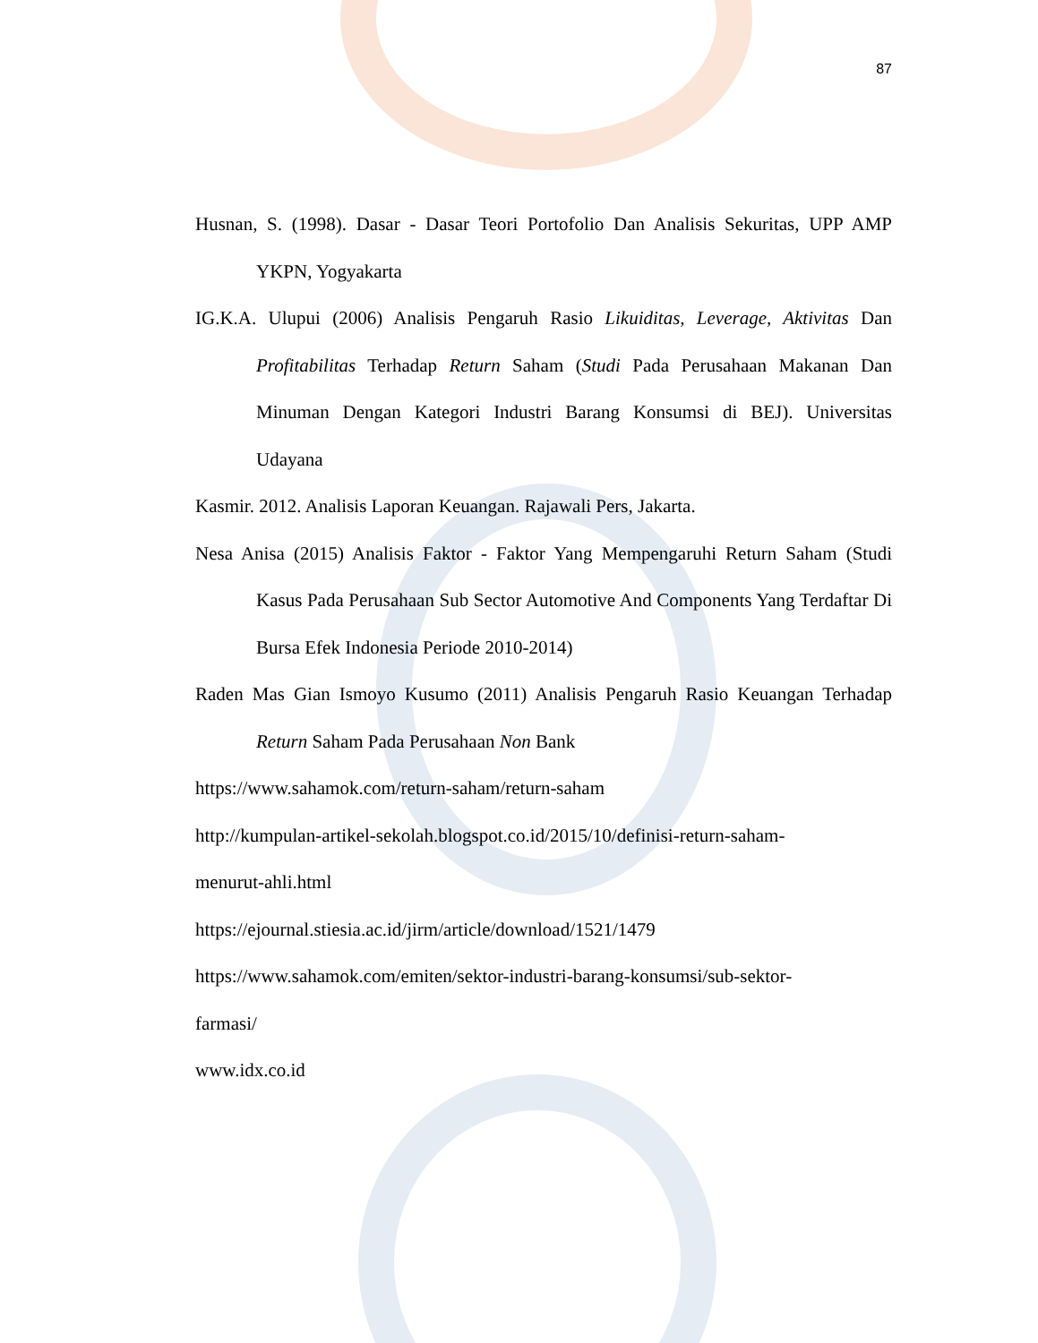87
Husnan, S. (1998). Dasar - Dasar Teori Portofolio Dan Analisis Sekuritas, UPP AMP YKPN, Yogyakarta
IG.K.A. Ulupui (2006) Analisis Pengaruh Rasio Likuiditas, Leverage, Aktivitas Dan Profitabilitas Terhadap Return Saham (Studi Pada Perusahaan Makanan Dan Minuman Dengan Kategori Industri Barang Konsumsi di BEJ). Universitas Udayana
Kasmir. 2012. Analisis Laporan Keuangan. Rajawali Pers, Jakarta.
Nesa Anisa (2015) Analisis Faktor - Faktor Yang Mempengaruhi Return Saham (Studi Kasus Pada Perusahaan Sub Sector Automotive And Components Yang Terdaftar Di Bursa Efek Indonesia Periode 2010-2014)
Raden Mas Gian Ismoyo Kusumo (2011) Analisis Pengaruh Rasio Keuangan Terhadap Return Saham Pada Perusahaan Non Bank
https://www.sahamok.com/return-saham/return-saham
http://kumpulan-artikel-sekolah.blogspot.co.id/2015/10/definisi-return-saham-
menurut-ahli.html
https://ejournal.stiesia.ac.id/jirm/article/download/1521/1479
https://www.sahamok.com/emiten/sektor-industri-barang-konsumsi/sub-sektor-
farmasi/
www.idx.co.id